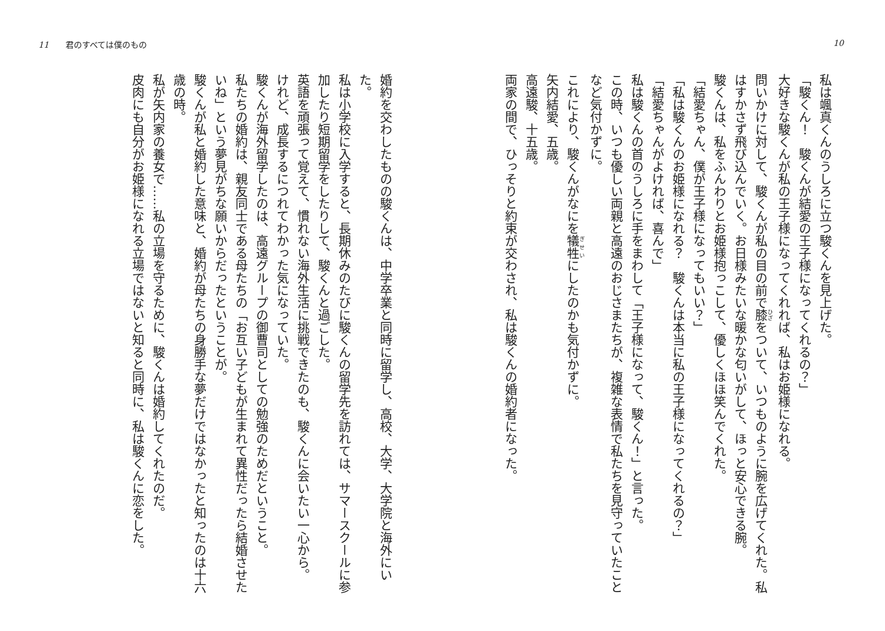10
私は颯真くんのうしろに立つ駿くんを見上げた。
「駿くん！　駿くんが結愛の王子様になってくれるの？」
大好きな駿くんが私の王子様になってくれれば、私はお姫様になれる。
問いかけに対して、駿くんが私の目の前で膝をついて、いつものように腕を広げてくれた。私はすかさず飛び込んでいく。お日様みたいな暖かな匂いがして、ほっと安心できる腕。
駿くんは、私をふんわりとお姫様抱っこして、優しくほほ笑んでくれた。
「結愛ちゃん、僕が王子様になってもいい？」
「私は駿くんのお姫様になれる？　駿くんは本当に私の王子様になってくれるの？」
「結愛ちゃんがよければ、喜んで」
私は駿くんの首のうしろに手をまわして「王子様になって、駿くん！」と言った。
この時、いつも優しい両親と高遠のおじさまたちが、複雑な表情で私たちを見守っていたことなど気付かずに。
これにより、駿くんがなにを犠牲にしたのかも気付かずに。
矢内結愛、五歳。
高遠駿、十五歳。
両家の間で、ひっそりと約束が交わされ、私は駿くんの婚約者になった。
11　　君のすべては僕のもの
婚約を交わしたものの駿くんは、中学卒業と同時に留学し、高校、大学、大学院と海外にいた。
私は小学校に入学すると、長期休みのたびに駿くんの留学先を訪れては、サマースクールに参加したり短期留学をしたりして、駿くんと過ごした。
英語を頑張って覚えて、慣れない海外生活に挑戦できたのも、駿くんに会いたい一心から。
けれど、成長するにつれてわかった気になっていた。
駿くんが海外留学したのは、高遠グループの御曹司としての勉強のためだということ。
私たちの婚約は、親友同士である母たちの「お互い子どもが生まれて異性だったら結婚させたいね」という夢見がちな願いからだったということが。
駿くんが私と婚約した意味と、婚約が母たちの身勝手な夢だけではなかったと知ったのは十六歳の時。
私が矢内家の養女で……私の立場を守るために、駿くんは婚約してくれたのだ。
皮肉にも自分がお姫様になれる立場ではないと知ると同時に、私は駿くんに恋をした。